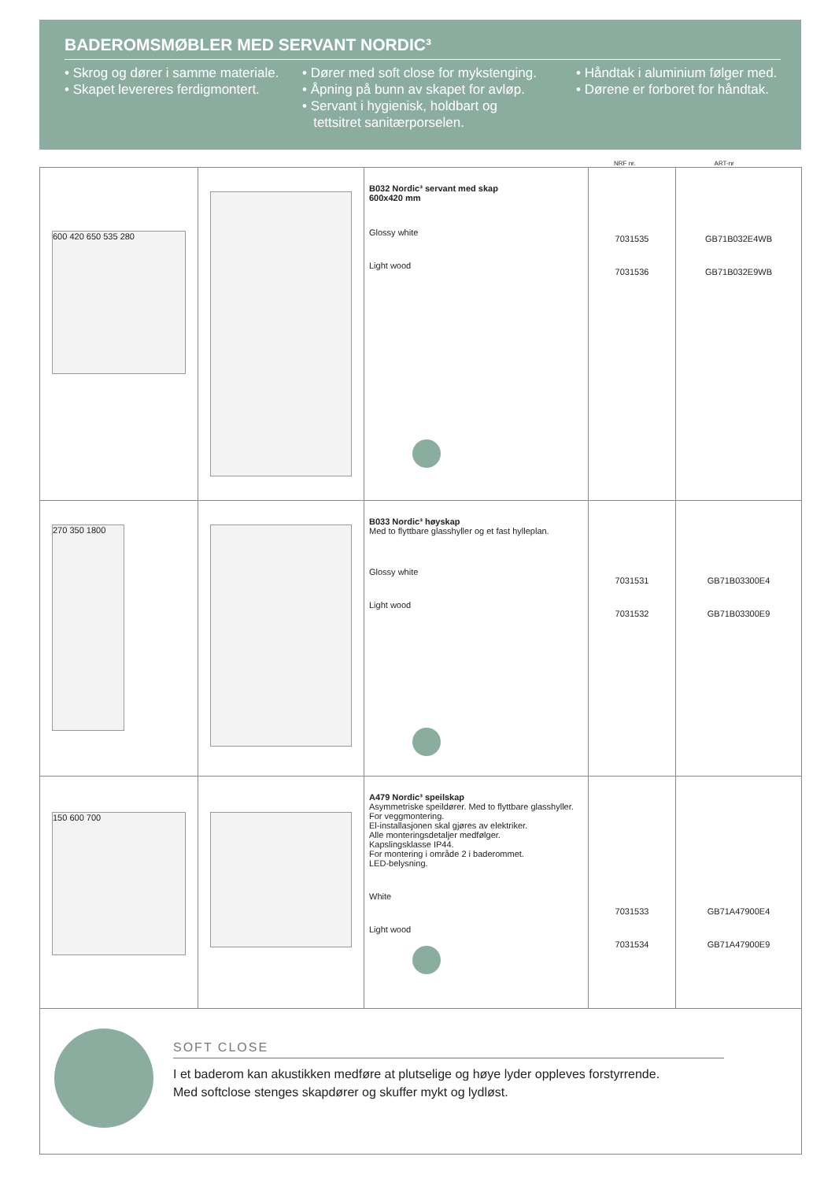BADEROMSMØBLER MED SERVANT NORDIC³
• Skrog og dører i samme materiale.
• Skapet levereres ferdigmontert.
• Dører med soft close for mykstenging.
• Åpning på bunn av skapet for avløp.
• Servant i hygienisk, holdbart og
tettsitret sanitærporselen.
• Håndtak i aluminium følger med.
• Dørene er forboret for håndtak.
NRF nr. ART-nr
| 600 420 650 535 280 | | B032 Nordic³ servant med skap 600x420 mm Glossy white Light wood | 7031535 7031536 | GB71B032E4WB GB71B032E9WB |
| 270 350 1800 | | B033 Nordic³ høyskap Med to flyttbare glasshyller og et fast hylleplan. Glossy white Light wood | 7031531 7031532 | GB71B03300E4 GB71B03300E9 |
| 150 600 700 | | A479 Nordic³ speilskap Asymmetriske speildører. Med to flyttbare glasshyller. For veggmontering. El-installasjonen skal gjøres av elektriker. Alle monteringsdetaljer medfølger. Kapslingsklasse IP44. For montering i område 2 i baderommet. LED-belysning. White Light wood | 7031533 7031534 | GB71A47900E4 GB71A47900E9 |
| SOFT CLOSE I et baderom kan akustikken medføre at plutselige og høye lyder oppleves forstyrrende. Med softclose stenges skapdører og skuffer mykt og lydløst. | | | | |